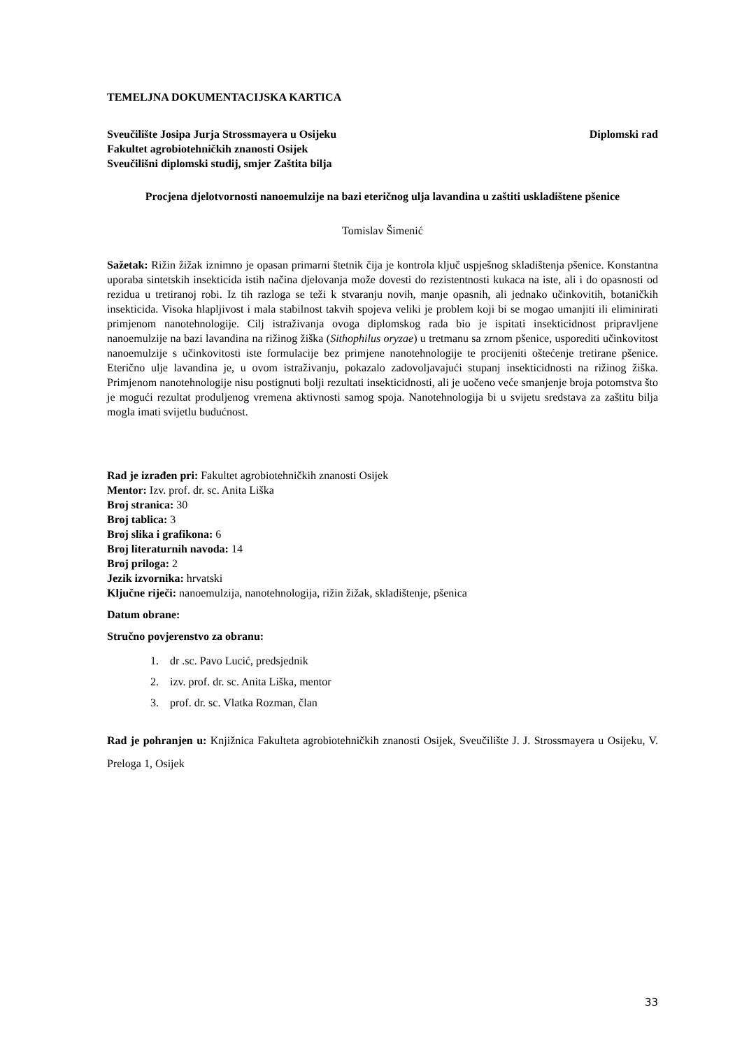TEMELJNA DOKUMENTACIJSKA KARTICA
Sveučilište Josipa Jurja Strossmayera u Osijeku
Diplomski rad
Fakultet agrobiotehničkih znanosti Osijek
Sveučilišni diplomski studij, smjer Zaštita bilja
Procjena djelotvornosti nanoemulzije na bazi eteričnog ulja lavandina u zaštiti uskladištene pšenice
Tomislav Šimenić
Sažetak: Rižin žižak iznimno je opasan primarni štetnik čija je kontrola ključ uspješnog skladištenja pšenice. Konstantna uporaba sintetskih insekticida istih načina djelovanja može dovesti do rezistentnosti kukaca na iste, ali i do opasnosti od rezidua u tretiranoj robi. Iz tih razloga se teži k stvaranju novih, manje opasnih, ali jednako učinkovitih, botaničkih insekticida. Visoka hlapljivost i mala stabilnost takvih spojeva veliki je problem koji bi se mogao umanjiti ili eliminirati primjenom nanotehnologije. Cilj istraživanja ovoga diplomskog rada bio je ispitati insekticidnost pripravljene nanoemulzije na bazi lavandina na rižinog žiška (Sithophilus oryzae) u tretmanu sa zrnom pšenice, usporediti učinkovitost nanoemulzije s učinkovitosti iste formulacije bez primjene nanotehnologije te procijeniti oštećenje tretirane pšenice. Eterično ulje lavandina je, u ovom istraživanju, pokazalo zadovoljavajući stupanj insekticidnosti na rižinog žiška. Primjenom nanotehnologije nisu postignuti bolji rezultati insekticidnosti, ali je uočeno veće smanjenje broja potomstva što je mogući rezultat produljenog vremena aktivnosti samog spoja. Nanotehnologija bi u svijetu sredstava za zaštitu bilja mogla imati svijetlu budućnost.
Rad je izrađen pri: Fakultet agrobiotehničkih znanosti Osijek
Mentor: Izv. prof. dr. sc. Anita Liška
Broj stranica: 30
Broj tablica: 3
Broj slika i grafikona: 6
Broj literaturnih navoda: 14
Broj priloga: 2
Jezik izvornika: hrvatski
Ključne riječi: nanoemulzija, nanotehnologija, rižin žižak, skladištenje, pšenica
Datum obrane:
Stručno povjerenstvo za obranu:
1. dr .sc. Pavo Lucić, predsjednik
2. izv. prof. dr. sc. Anita Liška, mentor
3. prof. dr. sc. Vlatka Rozman, član
Rad je pohranjen u: Knjižnica Fakulteta agrobiotehničkih znanosti Osijek, Sveučilište J. J. Strossmayera u Osijeku, V. Preloga 1, Osijek
33